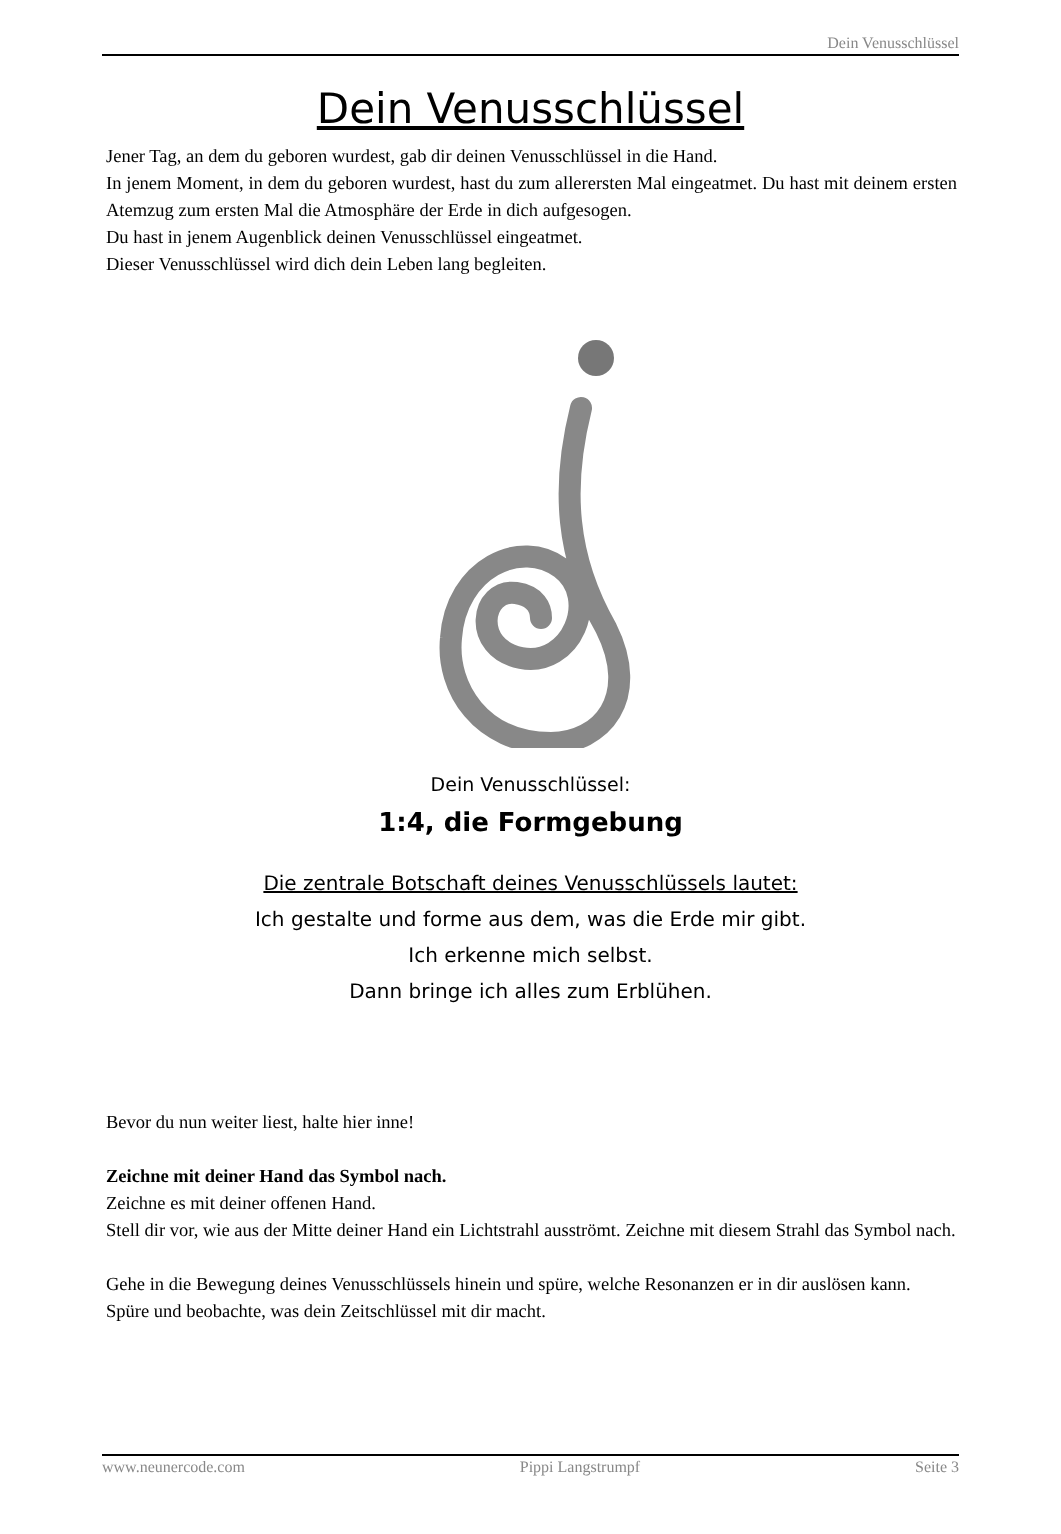Dein Venusschlüssel
Dein Venusschlüssel
Jener Tag, an dem du geboren wurdest, gab dir deinen Venusschlüssel in die Hand.
In jenem Moment, in dem du geboren wurdest, hast du zum allerersten Mal eingeatmet. Du hast mit deinem ersten Atemzug zum ersten Mal die Atmosphäre der Erde in dich aufgesogen.
Du hast in jenem Augenblick deinen Venusschlüssel eingeatmet.
Dieser Venusschlüssel wird dich dein Leben lang begleiten.
Dein Venusschlüssel:
1:4, die Formgebung
Die zentrale Botschaft deines Venusschlüssels lautet:
Ich gestalte und forme aus dem, was die Erde mir gibt.
Ich erkenne mich selbst.
Dann bringe ich alles zum Erblühen.
Bevor du nun weiter liest, halte hier inne!
Zeichne mit deiner Hand das Symbol nach.
Zeichne es mit deiner offenen Hand.
Stell dir vor, wie aus der Mitte deiner Hand ein Lichtstrahl ausströmt. Zeichne mit diesem Strahl das Symbol nach.
Gehe in die Bewegung deines Venusschlüssels hinein und spüre, welche Resonanzen er in dir auslösen kann.
Spüre und beobachte, was dein Zeitschlüssel mit dir macht.
www.neunercode.com Pippi Langstrumpf Seite 3